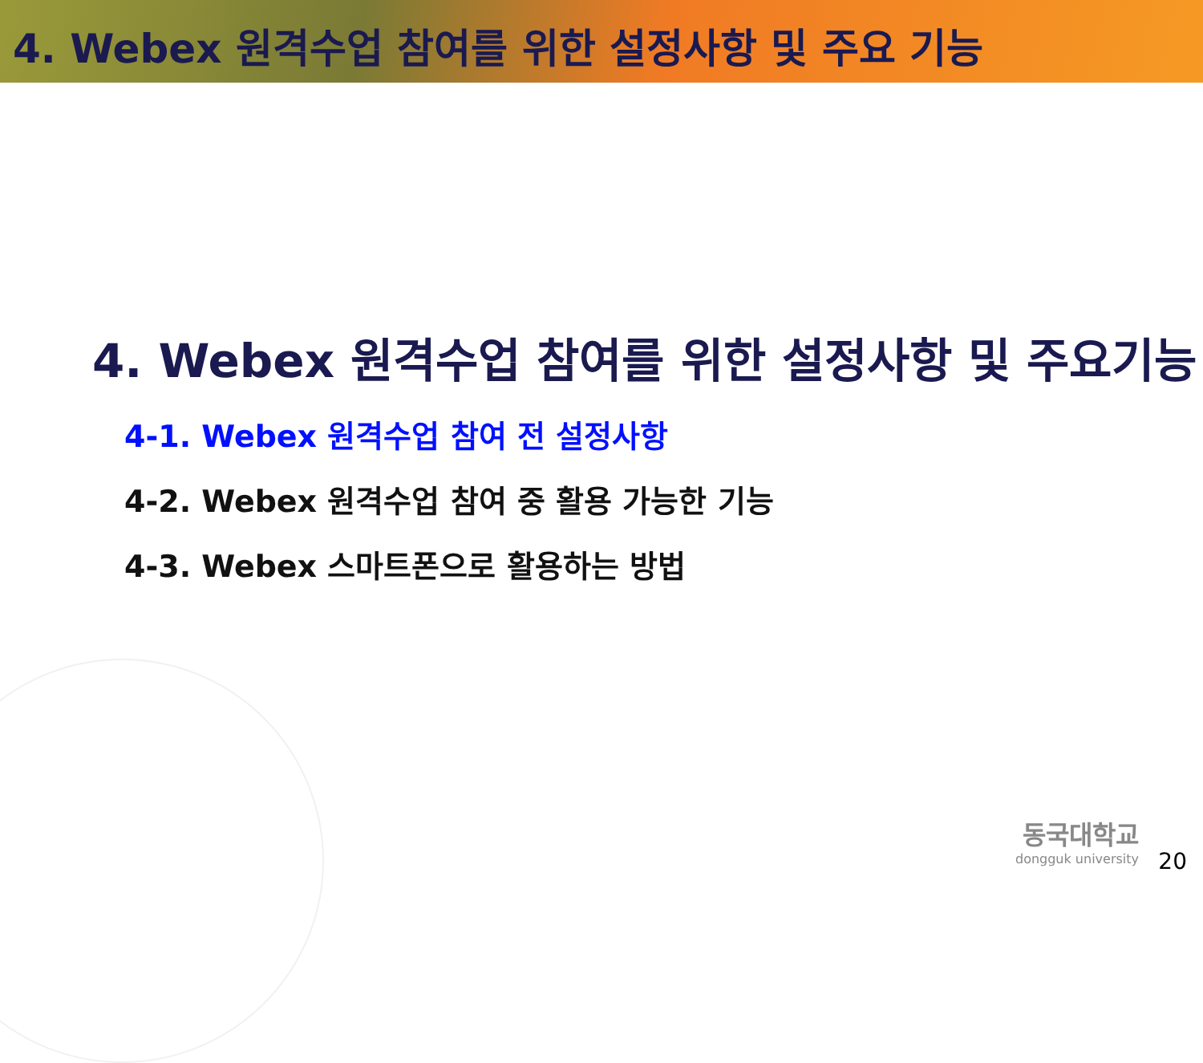4. Webex 원격수업 참여를 위한 설정사항 및 주요 기능
4. Webex 원격수업 참여를 위한 설정사항 및 주요기능
4-1. Webex 원격수업 참여 전 설정사항
4-2. Webex 원격수업 참여 중 활용 가능한 기능
4-3. Webex 스마트폰으로 활용하는 방법
동국대학교
dongguk university
20